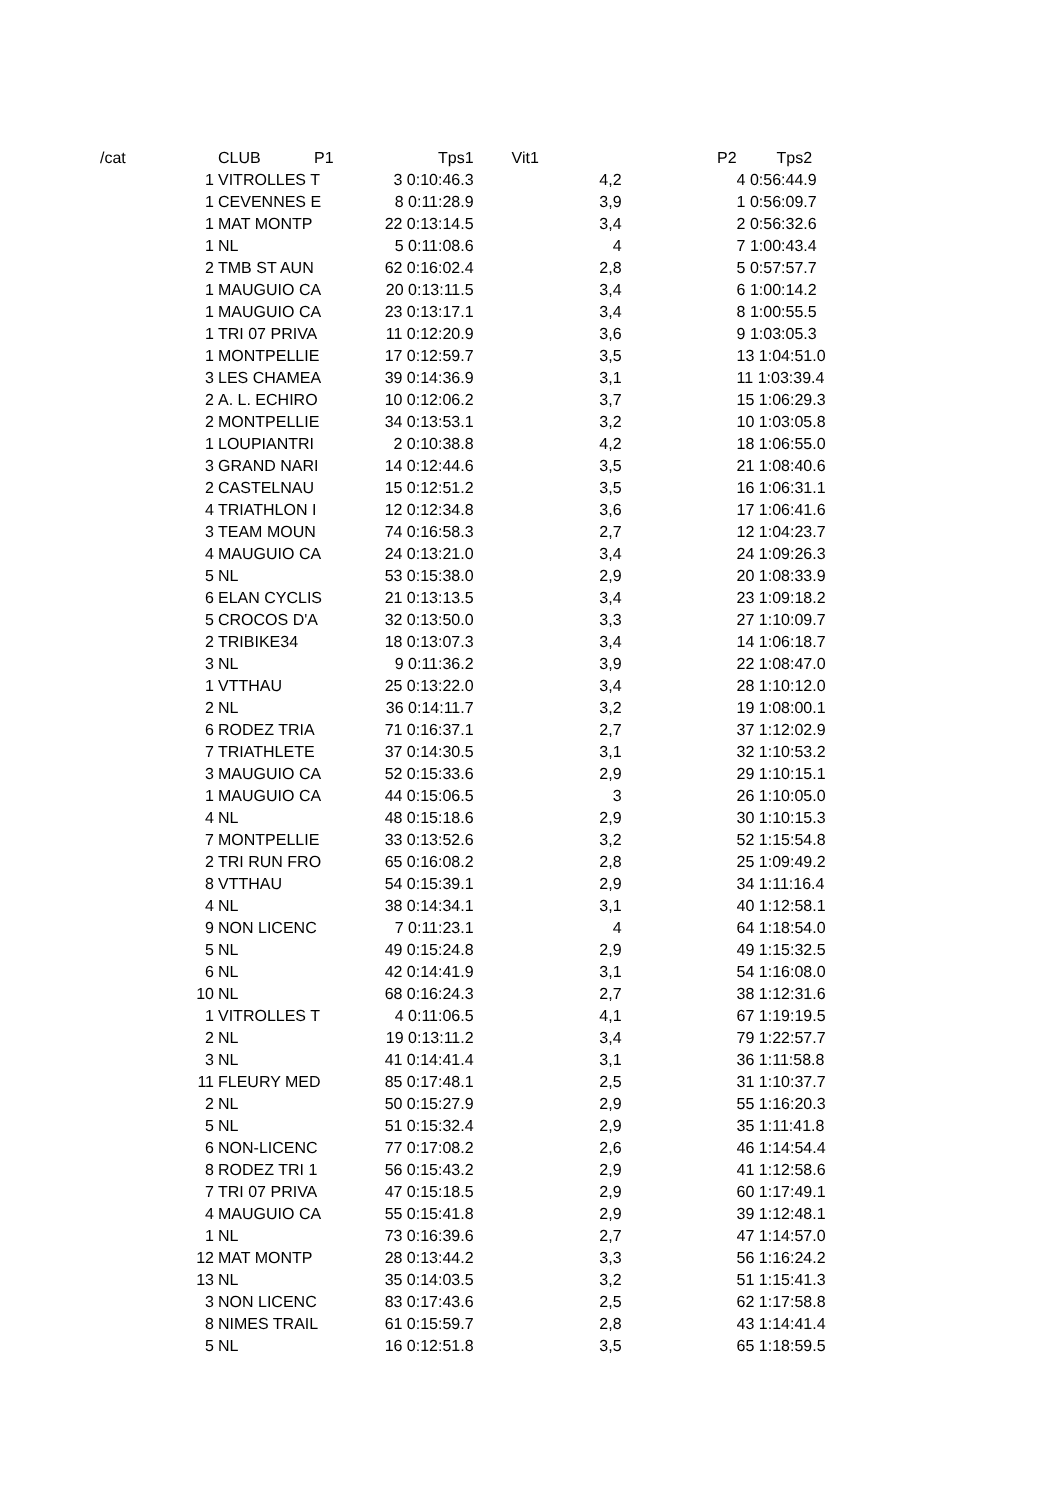| /cat | CLUB P1 | Tps1 | Vit1 | P2 | Tps2 |
| --- | --- | --- | --- | --- | --- |
| | 1 VITROLLES T | 3 0:10:46.3 | 4,2 | | 4 0:56:44.9 |
| | 1 CEVENNES E | 8 0:11:28.9 | 3,9 | | 1 0:56:09.7 |
| | 1 MAT MONTP | 22 0:13:14.5 | 3,4 | | 2 0:56:32.6 |
| | 1 NL | 5 0:11:08.6 | 4 | | 7 1:00:43.4 |
| | 2 TMB ST AUN | 62 0:16:02.4 | 2,8 | | 5 0:57:57.7 |
| | 1 MAUGUIO CA | 20 0:13:11.5 | 3,4 | | 6 1:00:14.2 |
| | 1 MAUGUIO CA | 23 0:13:17.1 | 3,4 | | 8 1:00:55.5 |
| | 1 TRI 07 PRIVA | 11 0:12:20.9 | 3,6 | | 9 1:03:05.3 |
| | 1 MONTPELLIE | 17 0:12:59.7 | 3,5 | | 13 1:04:51.0 |
| | 3 LES CHAMEA | 39 0:14:36.9 | 3,1 | | 11 1:03:39.4 |
| | 2 A. L. ECHIRO | 10 0:12:06.2 | 3,7 | | 15 1:06:29.3 |
| | 2 MONTPELLIE | 34 0:13:53.1 | 3,2 | | 10 1:03:05.8 |
| | 1 LOUPIANTRI | 2 0:10:38.8 | 4,2 | | 18 1:06:55.0 |
| | 3 GRAND NARI | 14 0:12:44.6 | 3,5 | | 21 1:08:40.6 |
| | 2 CASTELNAU | 15 0:12:51.2 | 3,5 | | 16 1:06:31.1 |
| | 4 TRIATHLON I | 12 0:12:34.8 | 3,6 | | 17 1:06:41.6 |
| | 3 TEAM MOUN | 74 0:16:58.3 | 2,7 | | 12 1:04:23.7 |
| | 4 MAUGUIO CA | 24 0:13:21.0 | 3,4 | | 24 1:09:26.3 |
| | 5 NL | 53 0:15:38.0 | 2,9 | | 20 1:08:33.9 |
| | 6 ELAN CYCLIS | 21 0:13:13.5 | 3,4 | | 23 1:09:18.2 |
| | 5 CROCOS D'A | 32 0:13:50.0 | 3,3 | | 27 1:10:09.7 |
| | 2 TRIBIKE34 | 18 0:13:07.3 | 3,4 | | 14 1:06:18.7 |
| | 3 NL | 9 0:11:36.2 | 3,9 | | 22 1:08:47.0 |
| | 1 VTTHAU | 25 0:13:22.0 | 3,4 | | 28 1:10:12.0 |
| | 2 NL | 36 0:14:11.7 | 3,2 | | 19 1:08:00.1 |
| | 6 RODEZ TRIA | 71 0:16:37.1 | 2,7 | | 37 1:12:02.9 |
| | 7 TRIATHLETE | 37 0:14:30.5 | 3,1 | | 32 1:10:53.2 |
| | 3 MAUGUIO CA | 52 0:15:33.6 | 2,9 | | 29 1:10:15.1 |
| | 1 MAUGUIO CA | 44 0:15:06.5 | 3 | | 26 1:10:05.0 |
| | 4 NL | 48 0:15:18.6 | 2,9 | | 30 1:10:15.3 |
| | 7 MONTPELLIE | 33 0:13:52.6 | 3,2 | | 52 1:15:54.8 |
| | 2 TRI RUN FRO | 65 0:16:08.2 | 2,8 | | 25 1:09:49.2 |
| | 8 VTTHAU | 54 0:15:39.1 | 2,9 | | 34 1:11:16.4 |
| | 4 NL | 38 0:14:34.1 | 3,1 | | 40 1:12:58.1 |
| | 9 NON LICENC | 7 0:11:23.1 | 4 | | 64 1:18:54.0 |
| | 5 NL | 49 0:15:24.8 | 2,9 | | 49 1:15:32.5 |
| | 6 NL | 42 0:14:41.9 | 3,1 | | 54 1:16:08.0 |
| | 10 NL | 68 0:16:24.3 | 2,7 | | 38 1:12:31.6 |
| | 1 VITROLLES T | 4 0:11:06.5 | 4,1 | | 67 1:19:19.5 |
| | 2 NL | 19 0:13:11.2 | 3,4 | | 79 1:22:57.7 |
| | 3 NL | 41 0:14:41.4 | 3,1 | | 36 1:11:58.8 |
| | 11 FLEURY MED | 85 0:17:48.1 | 2,5 | | 31 1:10:37.7 |
| | 2 NL | 50 0:15:27.9 | 2,9 | | 55 1:16:20.3 |
| | 5 NL | 51 0:15:32.4 | 2,9 | | 35 1:11:41.8 |
| | 6 NON-LICENC | 77 0:17:08.2 | 2,6 | | 46 1:14:54.4 |
| | 8 RODEZ TRI 1 | 56 0:15:43.2 | 2,9 | | 41 1:12:58.6 |
| | 7 TRI 07 PRIVA | 47 0:15:18.5 | 2,9 | | 60 1:17:49.1 |
| | 4 MAUGUIO CA | 55 0:15:41.8 | 2,9 | | 39 1:12:48.1 |
| | 1 NL | 73 0:16:39.6 | 2,7 | | 47 1:14:57.0 |
| | 12 MAT MONTP | 28 0:13:44.2 | 3,3 | | 56 1:16:24.2 |
| | 13 NL | 35 0:14:03.5 | 3,2 | | 51 1:15:41.3 |
| | 3 NON LICENC | 83 0:17:43.6 | 2,5 | | 62 1:17:58.8 |
| | 8 NIMES TRAIL | 61 0:15:59.7 | 2,8 | | 43 1:14:41.4 |
| | 5 NL | 16 0:12:51.8 | 3,5 | | 65 1:18:59.5 |